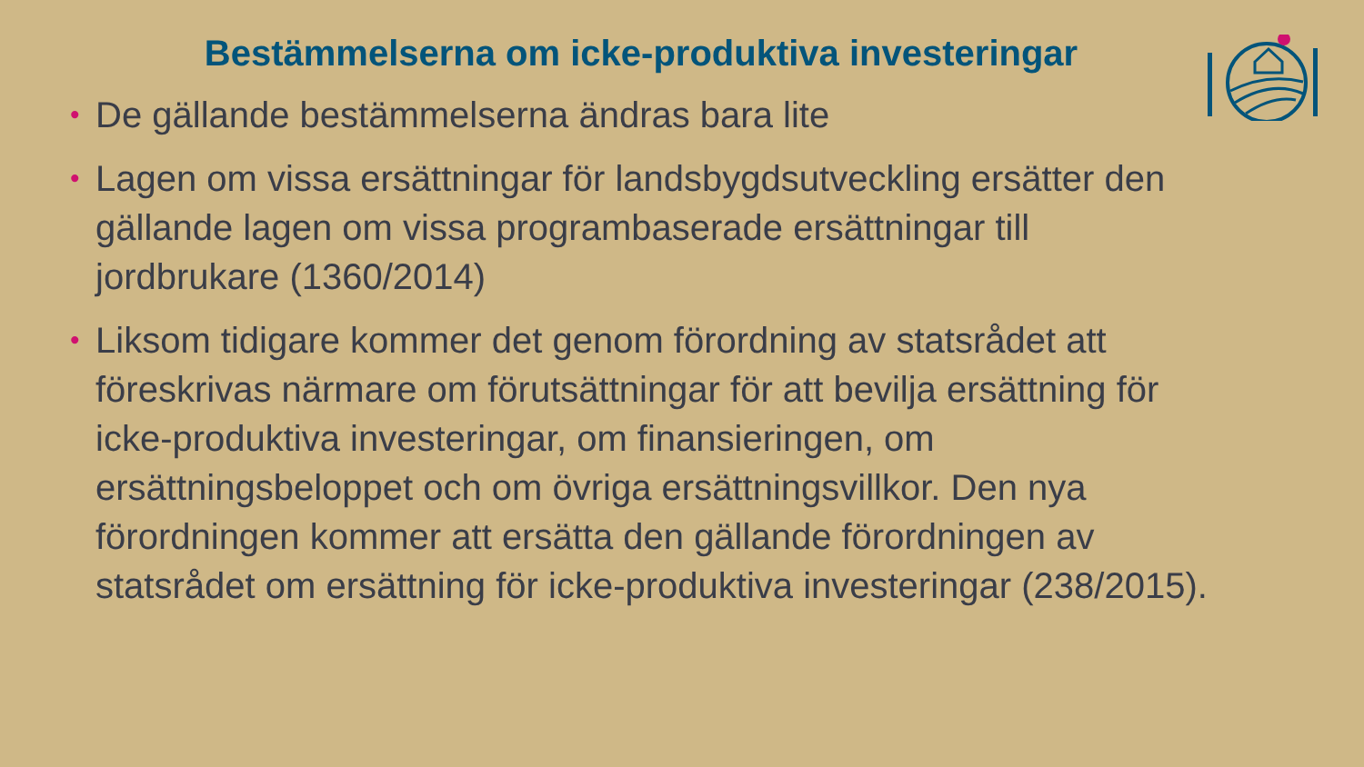Bestämmelserna om icke-produktiva investeringar
• De gällande bestämmelserna ändras bara lite
• Lagen om vissa ersättningar för landsbygdsutveckling ersätter den gällande lagen om vissa programbaserade ersättningar till jordbrukare (1360/2014)
• Liksom tidigare kommer det genom förordning av statsrådet att föreskrivas närmare om förutsättningar för att bevilja ersättning för icke-produktiva investeringar, om finansieringen, om ersättningsbeloppet och om övriga ersättningsvillkor. Den nya förordningen kommer att ersätta den gällande förordningen av statsrådet om ersättning för icke-produktiva investeringar (238/2015).